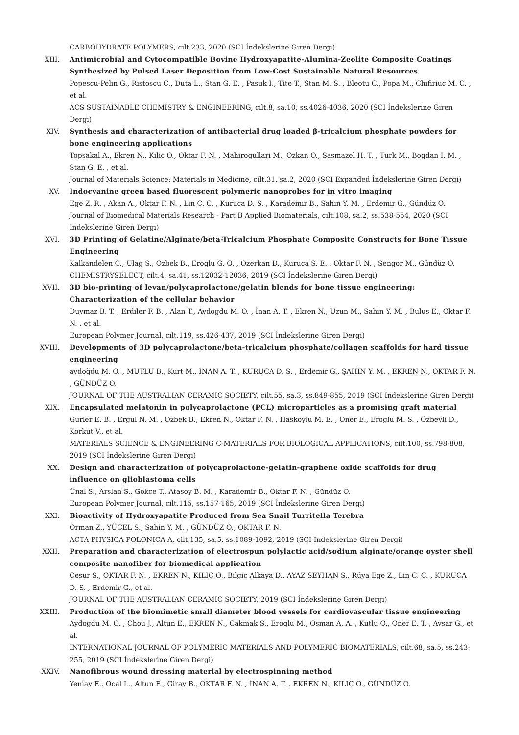CARBOHYDRATE POLYMERS, cilt.233, 2020 (SCI İndekslerine Giren Dergi)
XIII. Antimicrobial and Cytocompatible Bovine Hydroxyapatite-Alumina-Zeolite Composite Coatings Synthesized by Pulsed Laser Deposition from Low-Cost Sustainable Natural Resources
Popescu-Pelin G., Ristoscu C., Duta L., Stan G. E. , Pasuk I., Tite T., Stan M. S. , Bleotu C., Popa M., Chifiriuc M. C. , et al.
ACS SUSTAINABLE CHEMISTRY & ENGINEERING, cilt.8, sa.10, ss.4026-4036, 2020 (SCI İndekslerine Giren Dergi)
XIV. Synthesis and characterization of antibacterial drug loaded β-tricalcium phosphate powders for bone engineering applications
Topsakal A., Ekren N., Kilic O., Oktar F. N. , Mahirogullari M., Ozkan O., Sasmazel H. T. , Turk M., Bogdan I. M. , Stan G. E. , et al.
Journal of Materials Science: Materials in Medicine, cilt.31, sa.2, 2020 (SCI Expanded İndekslerine Giren Dergi)
XV. Indocyanine green based fluorescent polymeric nanoprobes for in vitro imaging
Ege Z. R. , Akan A., Oktar F. N. , Lin C. C. , Kuruca D. S. , Karademir B., Sahin Y. M. , Erdemir G., Gündüz O.
Journal of Biomedical Materials Research - Part B Applied Biomaterials, cilt.108, sa.2, ss.538-554, 2020 (SCI İndekslerine Giren Dergi)
XVI. 3D Printing of Gelatine/Alginate/beta-Tricalcium Phosphate Composite Constructs for Bone Tissue Engineering
Kalkandelen C., Ulag S., Ozbek B., Eroglu G. O. , Ozerkan D., Kuruca S. E. , Oktar F. N. , Sengor M., Gündüz O.
CHEMISTRYSELECT, cilt.4, sa.41, ss.12032-12036, 2019 (SCI İndekslerine Giren Dergi)
XVII. 3D bio-printing of levan/polycaprolactone/gelatin blends for bone tissue engineering: Characterization of the cellular behavior
Duymaz B. T. , Erdiler F. B. , Alan T., Aydogdu M. O. , İnan A. T. , Ekren N., Uzun M., Sahin Y. M. , Bulus E., Oktar F. N. , et al.
European Polymer Journal, cilt.119, ss.426-437, 2019 (SCI İndekslerine Giren Dergi)
XVIII. Developments of 3D polycaprolactone/beta-tricalcium phosphate/collagen scaffolds for hard tissue engineering
aydoğdu M. O. , MUTLU B., Kurt M., İNAN A. T. , KURUCA D. S. , Erdemir G., ŞAHİN Y. M. , EKREN N., OKTAR F. N. , GÜNDÜZ O.
JOURNAL OF THE AUSTRALIAN CERAMIC SOCIETY, cilt.55, sa.3, ss.849-855, 2019 (SCI İndekslerine Giren Dergi)
XIX. Encapsulated melatonin in polycaprolactone (PCL) microparticles as a promising graft material
Gurler E. B. , Ergul N. M. , Ozbek B., Ekren N., Oktar F. N. , Haskoylu M. E. , Oner E., Eroğlu M. S. , Özbeyli D., Korkut V., et al.
MATERIALS SCIENCE & ENGINEERING C-MATERIALS FOR BIOLOGICAL APPLICATIONS, cilt.100, ss.798-808, 2019 (SCI İndekslerine Giren Dergi)
XX. Design and characterization of polycaprolactone-gelatin-graphene oxide scaffolds for drug influence on glioblastoma cells
Ünal S., Arslan S., Gokce T., Atasoy B. M. , Karademir B., Oktar F. N. , Gündüz O.
European Polymer Journal, cilt.115, ss.157-165, 2019 (SCI İndekslerine Giren Dergi)
XXI. Bioactivity of Hydroxyapatite Produced from Sea Snail Turritella Terebra
Orman Z., YÜCEL S., Sahin Y. M. , GÜNDÜZ O., OKTAR F. N.
ACTA PHYSICA POLONICA A, cilt.135, sa.5, ss.1089-1092, 2019 (SCI İndekslerine Giren Dergi)
XXII. Preparation and characterization of electrospun polylactic acid/sodium alginate/orange oyster shell composite nanofiber for biomedical application
Cesur S., OKTAR F. N. , EKREN N., KILIÇ O., Bilgiç Alkaya D., AYAZ SEYHAN S., Rüya Ege Z., Lin C. C. , KURUCA D. S. , Erdemir G., et al.
JOURNAL OF THE AUSTRALIAN CERAMIC SOCIETY, 2019 (SCI İndekslerine Giren Dergi)
XXIII. Production of the biomimetic small diameter blood vessels for cardiovascular tissue engineering
Aydogdu M. O. , Chou J., Altun E., EKREN N., Cakmak S., Eroglu M., Osman A. A. , Kutlu O., Oner E. T. , Avsar G., et al.
INTERNATIONAL JOURNAL OF POLYMERIC MATERIALS AND POLYMERIC BIOMATERIALS, cilt.68, sa.5, ss.243-255, 2019 (SCI İndekslerine Giren Dergi)
XXIV. Nanofibrous wound dressing material by electrospinning method
Yeniay E., Ocal L., Altun E., Giray B., OKTAR F. N. , İNAN A. T. , EKREN N., KILIÇ O., GÜNDÜZ O.